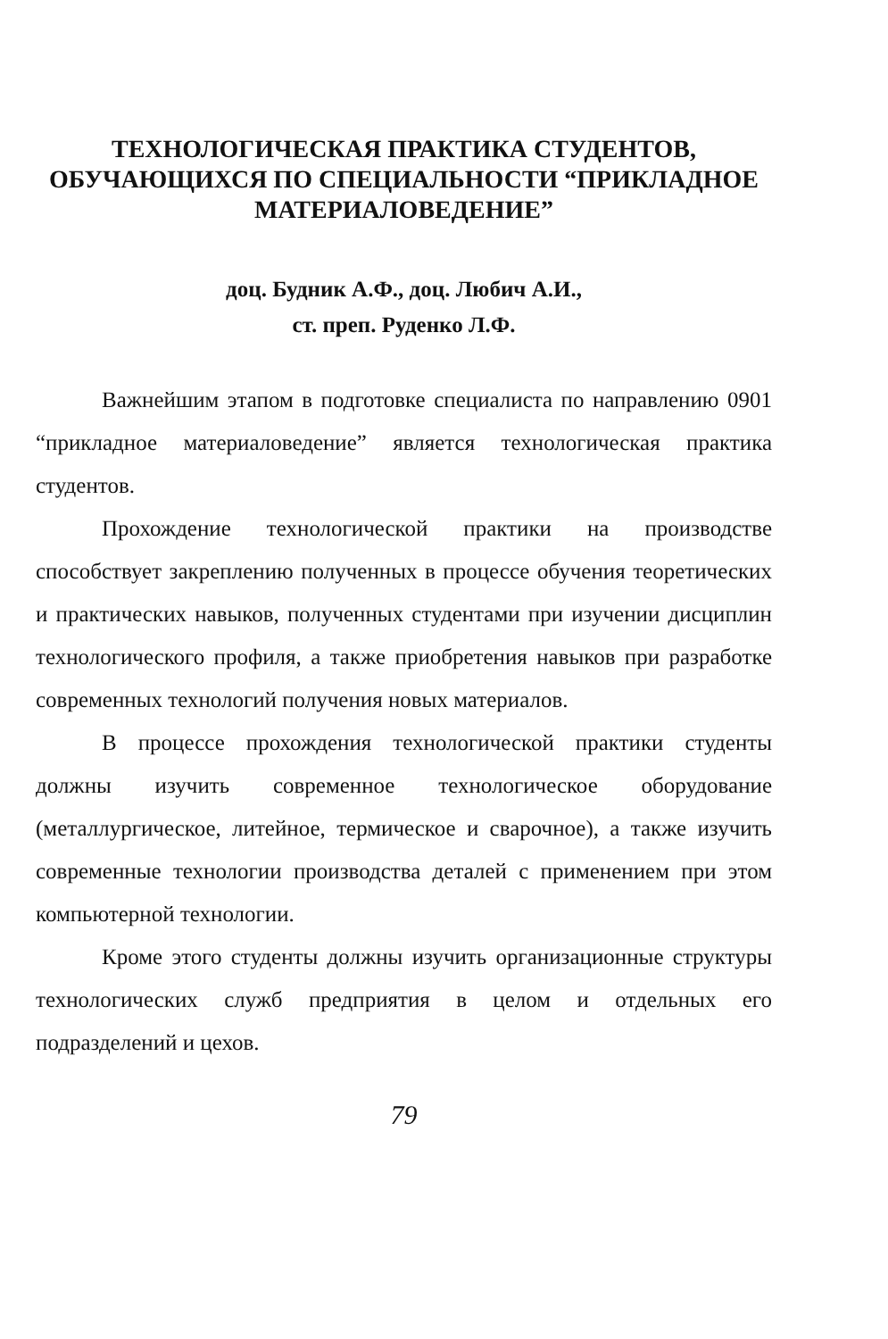ТЕХНОЛОГИЧЕСКАЯ ПРАКТИКА СТУДЕНТОВ, ОБУЧАЮЩИХСЯ ПО СПЕЦИАЛЬНОСТИ “ПРИКЛАДНОЕ МАТЕРИАЛОВЕДЕНИЕ”
доц. Будник А.Ф., доц. Любич А.И.,
ст. преп. Руденко Л.Ф.
Важнейшим этапом в подготовке специалиста по направлению 0901 “прикладное материаловедение” является технологическая практика студентов.
Прохождение технологической практики на производстве способствует закреплению полученных в процессе обучения теоретических и практических навыков, полученных студентами при изучении дисциплин технологического профиля, а также приобретения навыков при разработке современных технологий получения новых материалов.
В процессе прохождения технологической практики студенты должны изучить современное технологическое оборудование (металлургическое, литейное, термическое и сварочное), а также изучить современные технологии производства деталей с применением при этом компьютерной технологии.
Кроме этого студенты должны изучить организационные структуры технологических служб предприятия в целом и отдельных его подразделений и цехов.
79